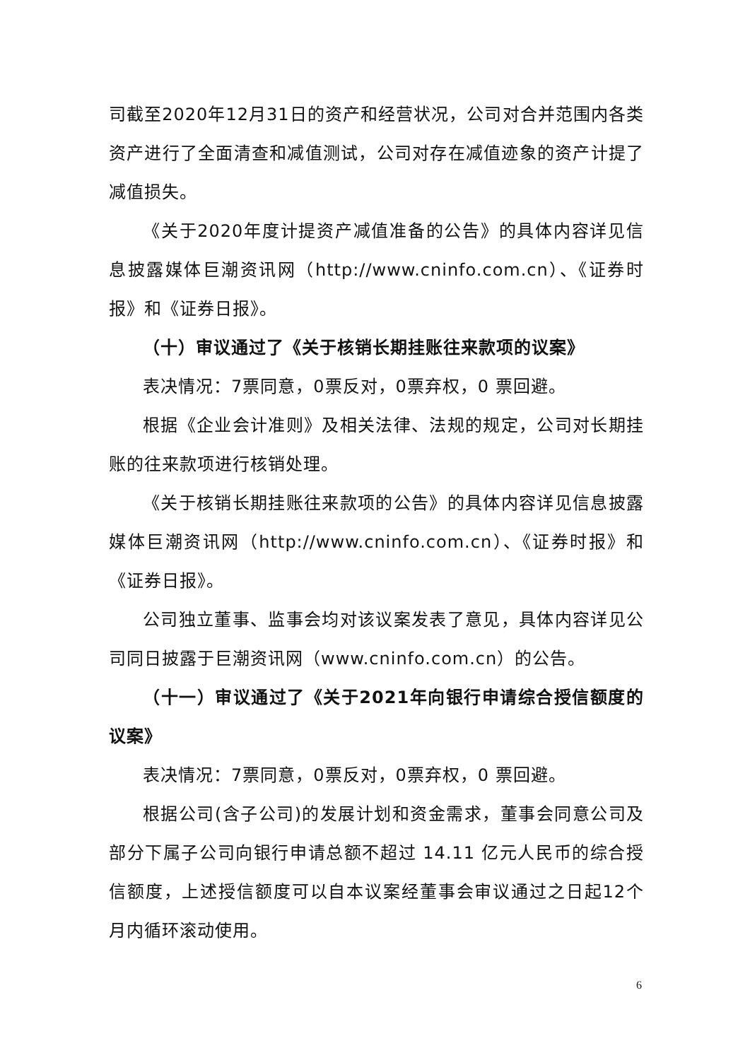司截至2020年12月31日的资产和经营状况，公司对合并范围内各类资产进行了全面清查和减值测试，公司对存在减值迹象的资产计提了减值损失。
《关于2020年度计提资产减值准备的公告》的具体内容详见信息披露媒体巨潮资讯网（http://www.cninfo.com.cn）、《证券时报》和《证券日报》。
（十）审议通过了《关于核销长期挂账往来款项的议案》
表决情况：7票同意，0票反对，0票弃权，0 票回避。
根据《企业会计准则》及相关法律、法规的规定，公司对长期挂账的往来款项进行核销处理。
《关于核销长期挂账往来款项的公告》的具体内容详见信息披露媒体巨潮资讯网（http://www.cninfo.com.cn）、《证券时报》和《证券日报》。
公司独立董事、监事会均对该议案发表了意见，具体内容详见公司同日披露于巨潮资讯网（www.cninfo.com.cn）的公告。
（十一）审议通过了《关于2021年向银行申请综合授信额度的议案》
表决情况：7票同意，0票反对，0票弃权，0 票回避。
根据公司(含子公司)的发展计划和资金需求，董事会同意公司及部分下属子公司向银行申请总额不超过 14.11 亿元人民币的综合授信额度，上述授信额度可以自本议案经董事会审议通过之日起12个月内循环滚动使用。
6